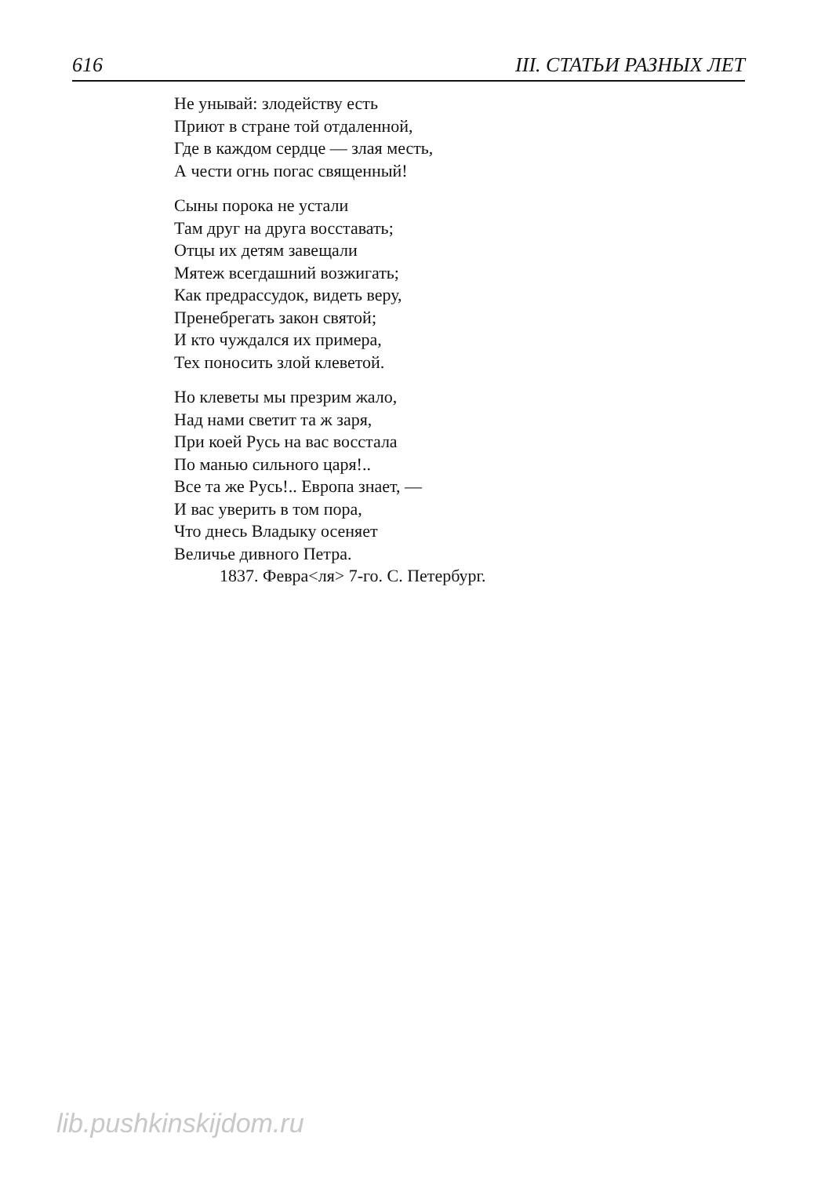616 III. СТАТЬИ РАЗНЫХ ЛЕТ
Не унывай: злодейству есть
Приют в стране той отдаленной,
Где в каждом сердце — злая месть,
А чести огнь погас священный!
Сыны порока не устали
Там друг на друга восставать;
Отцы их детям завещали
Мятеж всегдашний возжигать;
Как предрассудок, видеть веру,
Пренебрегать закон святой;
И кто чуждался их примера,
Тех поносить злой клеветой.
Но клеветы мы презрим жало,
Над нами светит та ж заря,
При коей Русь на вас восстала
По манью сильного царя!..
Все та же Русь!.. Европа знает, —
И вас уверить в том пора,
Что днесь Владыку осеняет
Величье дивного Петра.
1837. Февра<ля> 7-го. С. Петербург.
lib.pushkinskijdom.ru